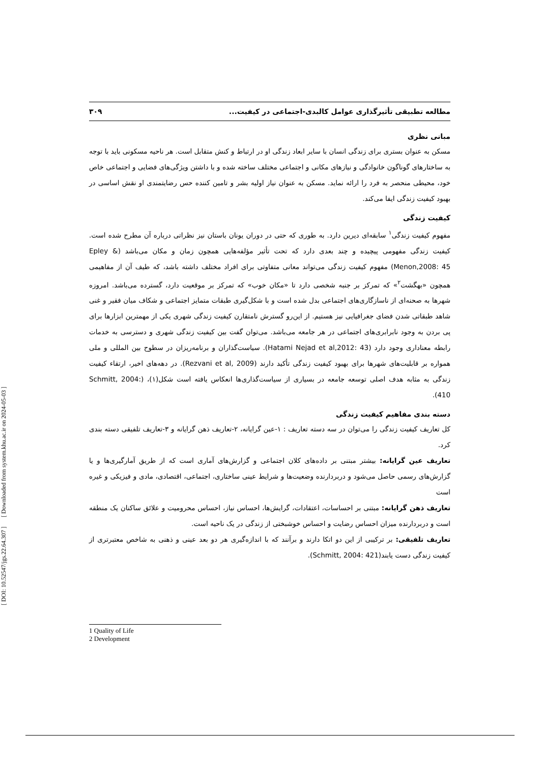مطالعه تطبیقی تأثیرگذاری عوامل کالبدی-اجتماعی در کیفیت... ۳۰۹
مبانی نظری
مسکن به عنوان بستری برای زندگی انسان با سایر ابعاد زندگی او در ارتباط و کنش متقابل است. هر ناحیه مسکونی باید با توجه به ساختارهای گوناگون خانوادگی و نیازهای مکانی و اجتماعی مختلف ساخته شده و با داشتن ویژگی‌های فضایی و اجتماعی خاص خود، محیطی منحصر به فرد را ارائه نماید. مسکن به عنوان نیاز اولیه بشر و تامین کننده حس رضایتمندی او نقش اساسی در بهبود کیفیت زندگی ایفا می‌کند.
کیفیت زندگی
مفهوم کیفیت زندگی<sup>۱</sup> سابقه‌ای دیرین دارد. به طوری که حتی در دوران یونان باستان نیز نظراتی درباره آن مطرح شده است. کیفیت زندگی مفهومی پیچیده و چند بعدی دارد که تحت تأثیر مؤلفه‌هایی همچون زمان و مکان می‌باشد (Epley & Menon,2008: 45) مفهوم کیفیت زندگی می‌تواند معانی متفاوتی برای افراد مختلف داشته باشد، که طیف آن از مفاهیمی همچون «بهگشت<sup>۲</sup>» که تمرکز بر جنبه شخصی دارد تا «مکان خوب» که تمرکز بر موقعیت دارد، گسترده می‌باشد. امروزه شهرها به صحنه‌ای از ناسازگاری‌های اجتماعی بدل شده است و با شکل‌گیری طبقات متمایز اجتماعی و شکاف میان فقیر و غنی شاهد طبقاتی شدن فضای جغرافیایی نیز هستیم. از این‌رو گسترش نامتقارن کیفیت زندگی شهری یکی از مهمترین ابزارها برای پی بردن به وجود نابرابری‌های اجتماعی در هر جامعه می‌باشد. می‌توان گفت بین کیفیت زندگی شهری و دسترسی به خدمات رابطه معناداری وجود دارد (Hatami Nejad et al,2012: 43). سیاست‌گذاران و برنامه‌ریزان در سطوح بین المللی و ملی همواره بر قابلیت‌های شهرها برای بهبود کیفیت زندگی تأکید دارند (Rezvani et al, 2009). در دهه‌های اخیر، ارتقاء کیفیت زندگی به مثابه هدف اصلی توسعه جامعه در بسیاری از سیاست‌گذاری‌ها انعکاس یافته است شکل(۱)، (Schmitt, 2004: 410).
دسته بندی مفاهیم کیفیت زندگی
کل تعاریف کیفیت زندگی را می‌توان در سه دسته تعاریف : ۱-عین گرایانه، ۲-تعاریف ذهن گرایانه و ۳-تعاریف تلفیقی دسته بندی کرد.
تعاریف عین گرایانه: بیشتر مبتنی بر داده‌های کلان اجتماعی و گزارش‌های آماری است که از طریق آمارگیری‌ها و یا گزارش‌های رسمی حاصل می‌شود و دربردارنده وضعیت‌ها و شرایط عینی ساختاری، اجتماعی، اقتصادی، مادی و فیزیکی و غیره است
تعاریف ذهن گرایانه: مبتنی بر احساسات، اعتقادات، گرایش‌ها، احساس نیاز، احساس محرومیت و علائق ساکنان یک منطقه است و دربردارنده میزان احساس رضایت و احساس خوشبختی از زندگی در یک ناحیه است.
تعاریف تلفیقی: بر ترکیبی از این دو اتکا دارند و برآنند که با اندازه‌گیری هر دو بعد عینی و ذهنی به شاخص معتبرتری از کیفیت زندگی دست یابند(Schmitt, 2004: 421).
1 Quality of Life
2 Development
[ DOI: 10.52547/jgs.22.64.307 ] [ Downloaded from system.khu.ac.ir on 2024-05-03 ]